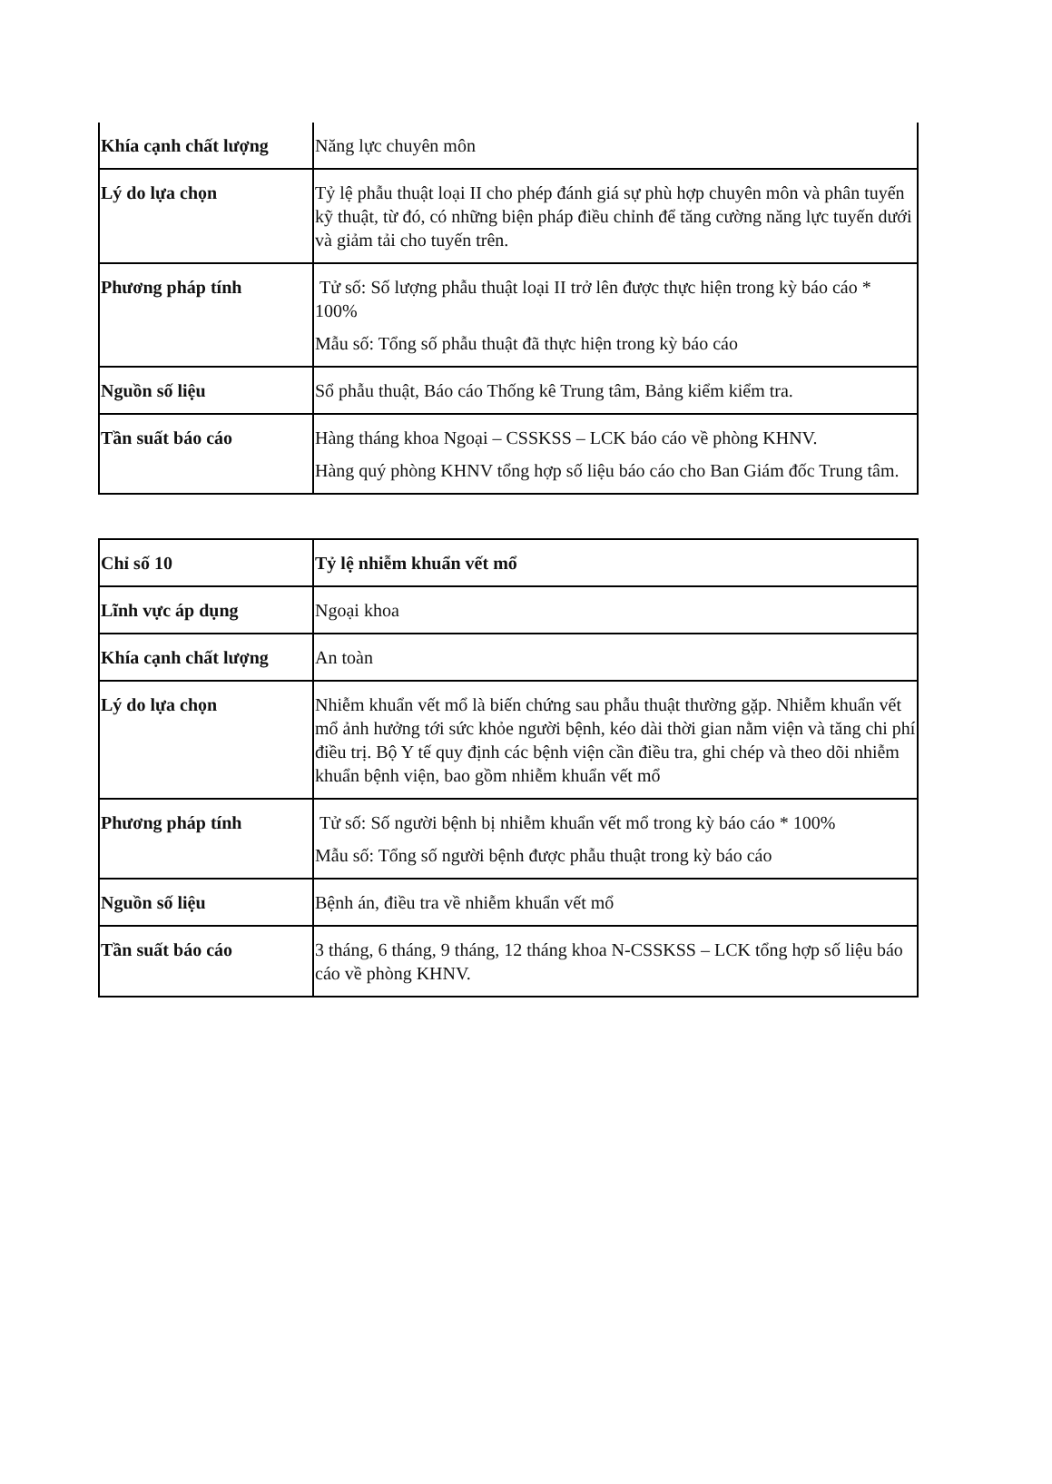| Khía cạnh chất lượng | Năng lực chuyên môn |
| Lý do lựa chọn | Tỷ lệ phẫu thuật loại II cho phép đánh giá sự phù hợp chuyên môn và phân tuyến kỹ thuật, từ đó, có những biện pháp điều chỉnh để tăng cường năng lực tuyến dưới và giảm tải cho tuyến trên. |
| Phương pháp tính | Tử số: Số lượng phẫu thuật loại II trở lên được thực hiện trong kỳ báo cáo * 100% Mẫu số: Tổng số phẫu thuật đã thực hiện trong kỳ báo cáo |
| Nguồn số liệu | Sổ phẫu thuật, Báo cáo Thống kê Trung tâm, Bảng kiểm kiểm tra. |
| Tần suất báo cáo | Hàng tháng khoa Ngoại – CSSKSS – LCK báo cáo về phòng KHNV. Hàng quý phòng KHNV tổng hợp số liệu báo cáo cho Ban Giám đốc Trung tâm. |
| Chỉ số 10 | Tỷ lệ nhiễm khuẩn vết mổ |
| Lĩnh vực áp dụng | Ngoại khoa |
| Khía cạnh chất lượng | An toàn |
| Lý do lựa chọn | Nhiễm khuẩn vết mổ là biến chứng sau phẫu thuật thường gặp. Nhiễm khuẩn vết mổ ảnh hưởng tới sức khỏe người bệnh, kéo dài thời gian nằm viện và tăng chi phí điều trị. Bộ Y tế quy định các bệnh viện cần điều tra, ghi chép và theo dõi nhiễm khuẩn bệnh viện, bao gồm nhiễm khuẩn vết mổ |
| Phương pháp tính | Tử số: Số người bệnh bị nhiễm khuẩn vết mổ trong kỳ báo cáo * 100% Mẫu số: Tổng số người bệnh được phẫu thuật trong kỳ báo cáo |
| Nguồn số liệu | Bệnh án, điều tra về nhiễm khuẩn vết mổ |
| Tần suất báo cáo | 3 tháng, 6 tháng, 9 tháng, 12 tháng khoa N-CSSKSS – LCK tổng hợp số liệu báo cáo về phòng KHNV. |